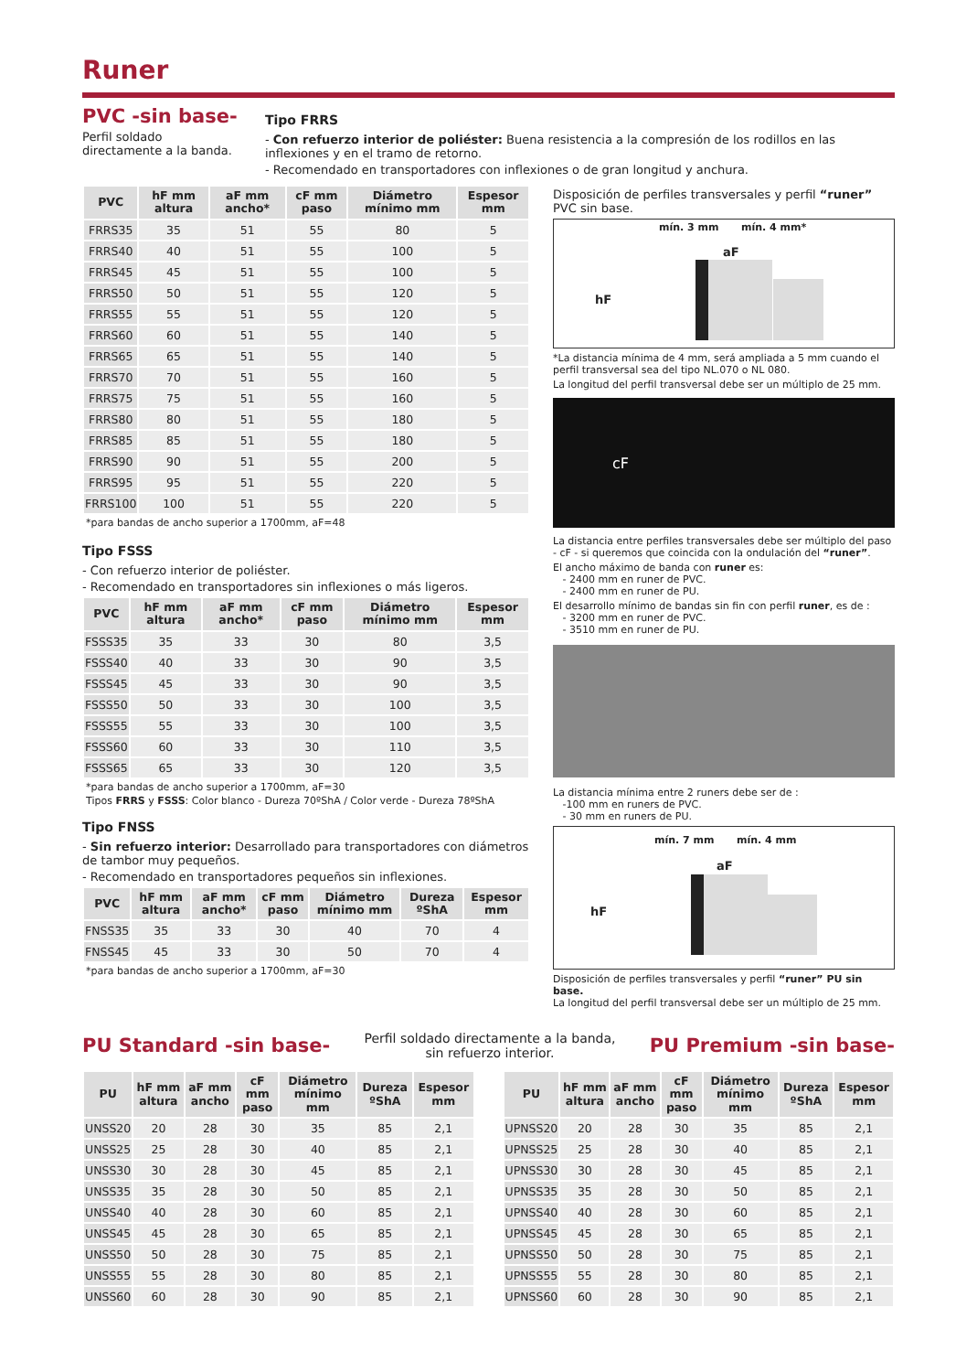Runer
PVC -sin base-
Perfil soldado directamente a la banda.
Tipo FRRS
- Con refuerzo interior de poliéster: Buena resistencia a la compresión de los rodillos en las inflexiones y en el tramo de retorno.
- Recomendado en transportadores con inflexiones o de gran longitud y anchura.
| PVC | hF mm altura | aF mm ancho* | cF mm paso | Diámetro mínimo mm | Espesor mm |
| --- | --- | --- | --- | --- | --- |
| FRRS35 | 35 | 51 | 55 | 80 | 5 |
| FRRS40 | 40 | 51 | 55 | 100 | 5 |
| FRRS45 | 45 | 51 | 55 | 100 | 5 |
| FRRS50 | 50 | 51 | 55 | 120 | 5 |
| FRRS55 | 55 | 51 | 55 | 120 | 5 |
| FRRS60 | 60 | 51 | 55 | 140 | 5 |
| FRRS65 | 65 | 51 | 55 | 140 | 5 |
| FRRS70 | 70 | 51 | 55 | 160 | 5 |
| FRRS75 | 75 | 51 | 55 | 160 | 5 |
| FRRS80 | 80 | 51 | 55 | 180 | 5 |
| FRRS85 | 85 | 51 | 55 | 180 | 5 |
| FRRS90 | 90 | 51 | 55 | 200 | 5 |
| FRRS95 | 95 | 51 | 55 | 220 | 5 |
| FRRS100 | 100 | 51 | 55 | 220 | 5 |
*para bandas de ancho superior a 1700mm, aF=48
Tipo FSSS
- Con refuerzo interior de poliéster.
- Recomendado en transportadores sin inflexiones o más ligeros.
| PVC | hF mm altura | aF mm ancho* | cF mm paso | Diámetro mínimo mm | Espesor mm |
| --- | --- | --- | --- | --- | --- |
| FSSS35 | 35 | 33 | 30 | 80 | 3,5 |
| FSSS40 | 40 | 33 | 30 | 90 | 3,5 |
| FSSS45 | 45 | 33 | 30 | 90 | 3,5 |
| FSSS50 | 50 | 33 | 30 | 100 | 3,5 |
| FSSS55 | 55 | 33 | 30 | 100 | 3,5 |
| FSSS60 | 60 | 33 | 30 | 110 | 3,5 |
| FSSS65 | 65 | 33 | 30 | 120 | 3,5 |
*para bandas de ancho superior a 1700mm, aF=30
Tipos FRRS y FSSS: Color blanco - Dureza 70ºShA / Color verde - Dureza 78ºShA
Tipo FNSS
- Sin refuerzo interior: Desarrollado para transportadores con diámetros de tambor muy pequeños.
- Recomendado en transportadores pequeños sin inflexiones.
| PVC | hF mm altura | aF mm ancho* | cF mm paso | Diámetro mínimo mm | Dureza ºShA | Espesor mm |
| --- | --- | --- | --- | --- | --- | --- |
| FNSS35 | 35 | 33 | 30 | 40 | 70 | 4 |
| FNSS45 | 45 | 33 | 30 | 50 | 70 | 4 |
*para bandas de ancho superior a 1700mm, aF=30
Disposición de perfiles transversales y perfil “runer” PVC sin base.
mín. 3 mm mín. 4 mm*
aF
hF
*La distancia mínima de 4 mm, será ampliada a 5 mm cuando el perfil transversal sea del tipo NL.070 o NL 080.
La longitud del perfil transversal debe ser un múltiplo de 25 mm.
cF
La distancia entre perfiles transversales debe ser múltiplo del paso - cF - si queremos que coincida con la ondulación del “runer”.
El ancho máximo de banda con runer es:
- 2400 mm en runer de PVC.
- 2400 mm en runer de PU.
El desarrollo mínimo de bandas sin fin con perfil runer, es de :
- 3200 mm en runer de PVC.
- 3510 mm en runer de PU.
La distancia mínima entre 2 runers debe ser de :
-100 mm en runers de PVC.
- 30 mm en runers de PU.
mín. 7 mm mín. 4 mm
aF
hF
Disposición de perfiles transversales y perfil “runer” PU sin base.
La longitud del perfil transversal debe ser un múltiplo de 25 mm.
PU Standard -sin base-
Perfil soldado directamente a la banda,
sin refuerzo interior.
PU Premium -sin base-
| PU | hF mm altura | aF mm ancho | cF mm paso | Diámetro mínimo mm | Dureza ºShA | Espesor mm |
| --- | --- | --- | --- | --- | --- | --- |
| UNSS20 | 20 | 28 | 30 | 35 | 85 | 2,1 |
| UNSS25 | 25 | 28 | 30 | 40 | 85 | 2,1 |
| UNSS30 | 30 | 28 | 30 | 45 | 85 | 2,1 |
| UNSS35 | 35 | 28 | 30 | 50 | 85 | 2,1 |
| UNSS40 | 40 | 28 | 30 | 60 | 85 | 2,1 |
| UNSS45 | 45 | 28 | 30 | 65 | 85 | 2,1 |
| UNSS50 | 50 | 28 | 30 | 75 | 85 | 2,1 |
| UNSS55 | 55 | 28 | 30 | 80 | 85 | 2,1 |
| UNSS60 | 60 | 28 | 30 | 90 | 85 | 2,1 |
| PU | hF mm altura | aF mm ancho | cF mm paso | Diámetro mínimo mm | Dureza ºShA | Espesor mm |
| --- | --- | --- | --- | --- | --- | --- |
| UPNSS20 | 20 | 28 | 30 | 35 | 85 | 2,1 |
| UPNSS25 | 25 | 28 | 30 | 40 | 85 | 2,1 |
| UPNSS30 | 30 | 28 | 30 | 45 | 85 | 2,1 |
| UPNSS35 | 35 | 28 | 30 | 50 | 85 | 2,1 |
| UPNSS40 | 40 | 28 | 30 | 60 | 85 | 2,1 |
| UPNSS45 | 45 | 28 | 30 | 65 | 85 | 2,1 |
| UPNSS50 | 50 | 28 | 30 | 75 | 85 | 2,1 |
| UPNSS55 | 55 | 28 | 30 | 80 | 85 | 2,1 |
| UPNSS60 | 60 | 28 | 30 | 90 | 85 | 2,1 |